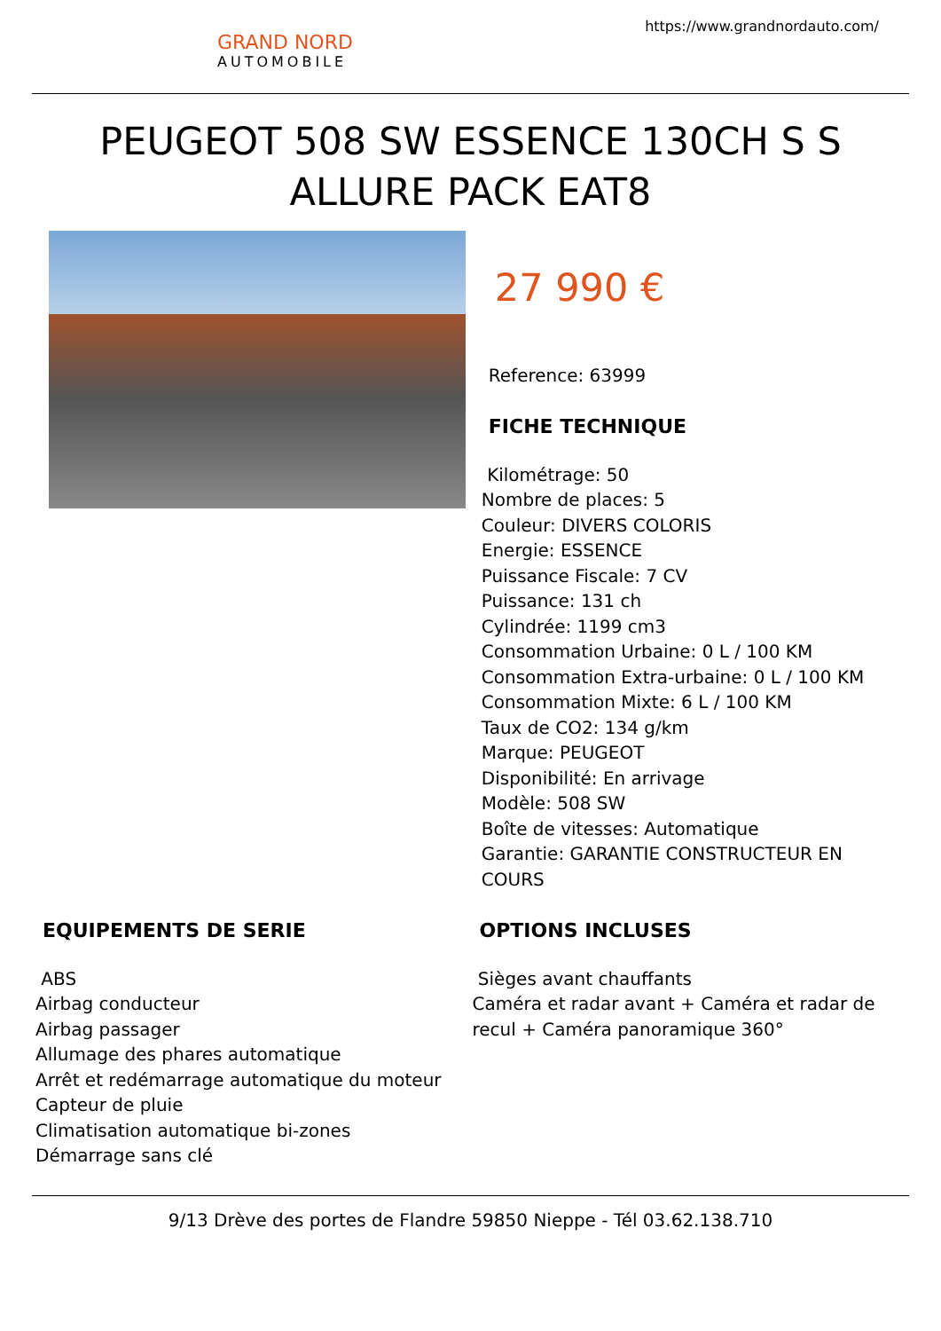GRAND NORD
AUTOMOBILE
https://www.grandnordauto.com/
PEUGEOT 508 SW ESSENCE 130CH S S ALLURE PACK EAT8
27 990 €
Reference: 63999
FICHE TECHNIQUE
Kilométrage: 50
Nombre de places: 5
Couleur: DIVERS COLORIS
Energie: ESSENCE
Puissance Fiscale: 7 CV
Puissance: 131 ch
Cylindrée: 1199 cm3
Consommation Urbaine: 0 L / 100 KM
Consommation Extra-urbaine: 0 L / 100 KM
Consommation Mixte: 6 L / 100 KM
Taux de CO2: 134 g/km
Marque: PEUGEOT
Disponibilité: En arrivage
Modèle: 508 SW
Boîte de vitesses: Automatique
Garantie: GARANTIE CONSTRUCTEUR EN COURS
EQUIPEMENTS DE SERIE
ABS
Airbag conducteur
Airbag passager
Allumage des phares automatique
Arrêt et redémarrage automatique du moteur
Capteur de pluie
Climatisation automatique bi-zones
Démarrage sans clé
OPTIONS INCLUSES
Sièges avant chauffants
Caméra et radar avant + Caméra et radar de recul + Caméra panoramique 360°
9/13 Drève des portes de Flandre 59850 Nieppe - Tél 03.62.138.710